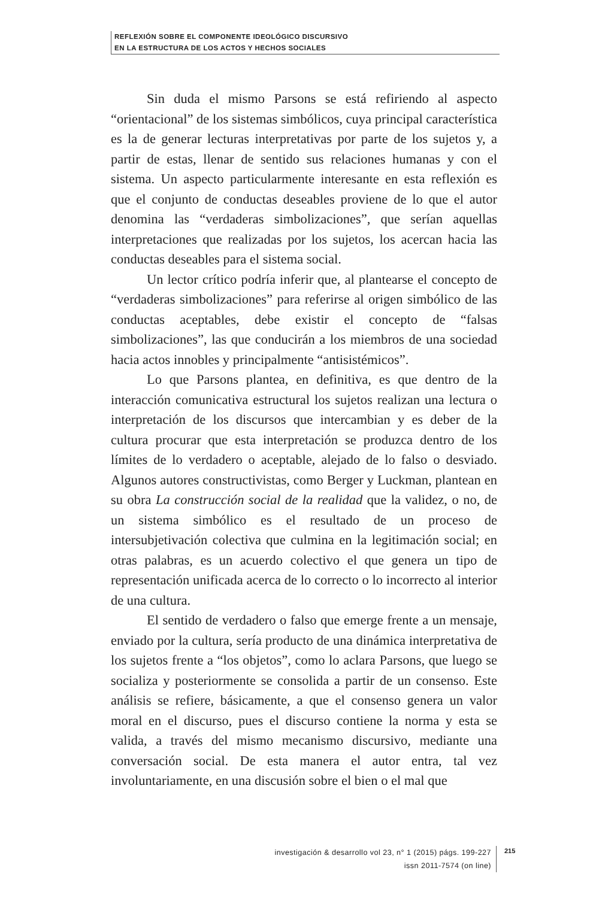REFLEXIÓN SOBRE EL COMPONENTE IDEOLÓGICO DISCURSIVO
EN LA ESTRUCTURA DE LOS ACTOS Y HECHOS SOCIALES
Sin duda el mismo Parsons se está refiriendo al aspecto “orientacional” de los sistemas simbólicos, cuya principal característica es la de generar lecturas interpretativas por parte de los sujetos y, a partir de estas, llenar de sentido sus relaciones humanas y con el sistema. Un aspecto particularmente interesante en esta reflexión es que el conjunto de conductas deseables proviene de lo que el autor denomina las “verdaderas simbolizaciones”, que serían aquellas interpretaciones que realizadas por los sujetos, los acercan hacia las conductas deseables para el sistema social.
Un lector crítico podría inferir que, al plantearse el concepto de “verdaderas simbolizaciones” para referirse al origen simbólico de las conductas aceptables, debe existir el concepto de “falsas simbolizaciones”, las que conducirán a los miembros de una sociedad hacia actos innobles y principalmente “antisistémicos”.
Lo que Parsons plantea, en definitiva, es que dentro de la interacción comunicativa estructural los sujetos realizan una lectura o interpretación de los discursos que intercambian y es deber de la cultura procurar que esta interpretación se produzca dentro de los límites de lo verdadero o aceptable, alejado de lo falso o desviado. Algunos autores constructivistas, como Berger y Luckman, plantean en su obra La construcción social de la realidad que la validez, o no, de un sistema simbólico es el resultado de un proceso de intersubjetivación colectiva que culmina en la legitimación social; en otras palabras, es un acuerdo colectivo el que genera un tipo de representación unificada acerca de lo correcto o lo incorrecto al interior de una cultura.
El sentido de verdadero o falso que emerge frente a un mensaje, enviado por la cultura, sería producto de una dinámica interpretativa de los sujetos frente a “los objetos”, como lo aclara Parsons, que luego se socializa y posteriormente se consolida a partir de un consenso. Este análisis se refiere, básicamente, a que el consenso genera un valor moral en el discurso, pues el discurso contiene la norma y esta se valida, a través del mismo mecanismo discursivo, mediante una conversación social. De esta manera el autor entra, tal vez involuntariamente, en una discusión sobre el bien o el mal que
investigación & desarrollo vol 23, n° 1 (2015) págs. 199-227
issn 2011-7574 (on line)
215